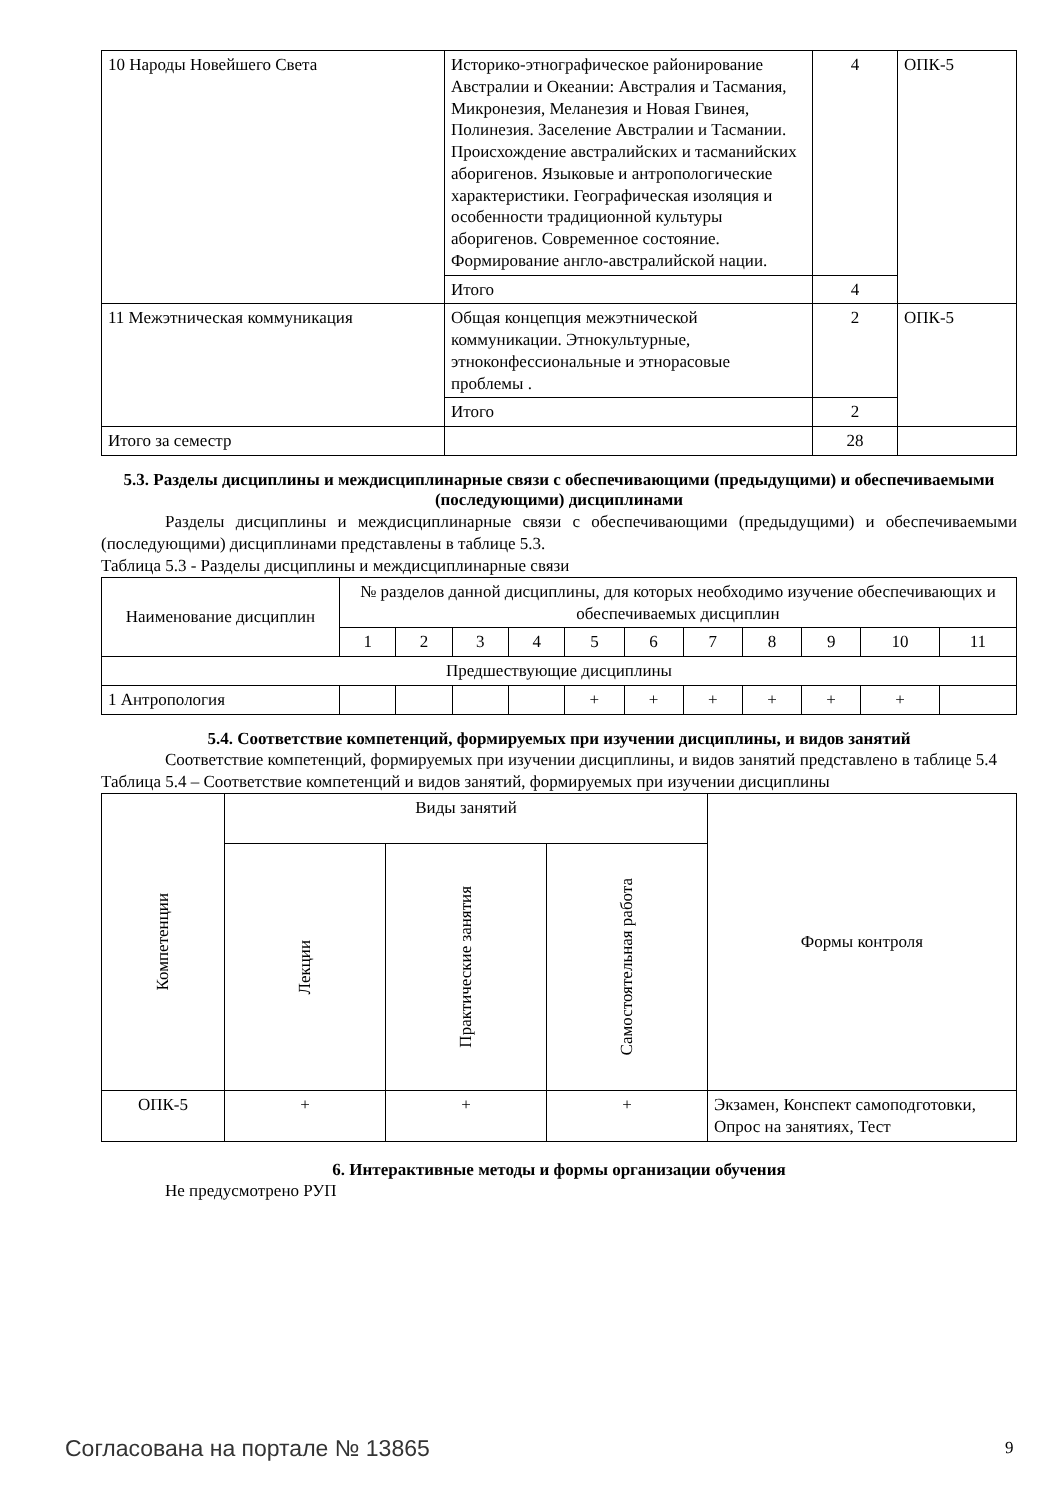| 10 Народы Новейшего Света | Историко-этнографическое районирование Австралии и Океании: Австралия и Тасмания, Микронезия, Меланезия и Новая Гвинея, Полинезия. Заселение Австралии и Тасмании. Происхождение австралийских и тасманийских аборигенов. Языковые и антропологические характеристики. Географическая изоляция и особенности традиционной культуры аборигенов. Современное состояние. Формирование англо-австралийской нации. | 4 | ОПК-5 |
| | Итого | 4 | |
| 11 Межэтническая коммуникация | Общая концепция межэтнической коммуникации. Этнокультурные, этноконфессиональные и этнорасовые проблемы . | 2 | ОПК-5 |
| | Итого | 2 | |
| Итого за семестр | | 28 | |
5.3. Разделы дисциплины и междисциплинарные связи с обеспечивающими (предыдущими) и обеспечиваемыми (последующими) дисциплинами
Разделы дисциплины и междисциплинарные связи с обеспечивающими (предыдущими) и обеспечиваемыми (последующими) дисциплинами представлены в таблице 5.3.
Таблица 5.3 - Разделы дисциплины и междисциплинарные связи
| Наименование дисциплин | № разделов данной дисциплины, для которых необходимо изучение обеспечивающих и обеспечиваемых дисциплин | | | | | | | | | | |
| --- | --- | --- | --- | --- | --- | --- | --- | --- | --- | --- | --- |
| | 1 | 2 | 3 | 4 | 5 | 6 | 7 | 8 | 9 | 10 | 11 |
| Предшествующие дисциплины | | | | | | | | | | | |
| 1 Антропология | | | | | + | + | + | + | + | + | |
5.4. Соответствие компетенций, формируемых при изучении дисциплины, и видов занятий
Соответствие компетенций, формируемых при изучении дисциплины, и видов занятий представлено в таблице 5.4
Таблица 5.4 – Соответствие компетенций и видов занятий, формируемых при изучении дисциплины
| Компетенции | Виды занятий | | | Формы контроля |
| --- | --- | --- | --- | --- |
| | Лекции | Практические занятия | Самостоятельная работа | |
| ОПК-5 | + | + | + | Экзамен, Конспект самоподготовки, Опрос на занятиях, Тест |
6. Интерактивные методы и формы организации обучения
Не предусмотрено РУП
Согласована на портале № 13865 9